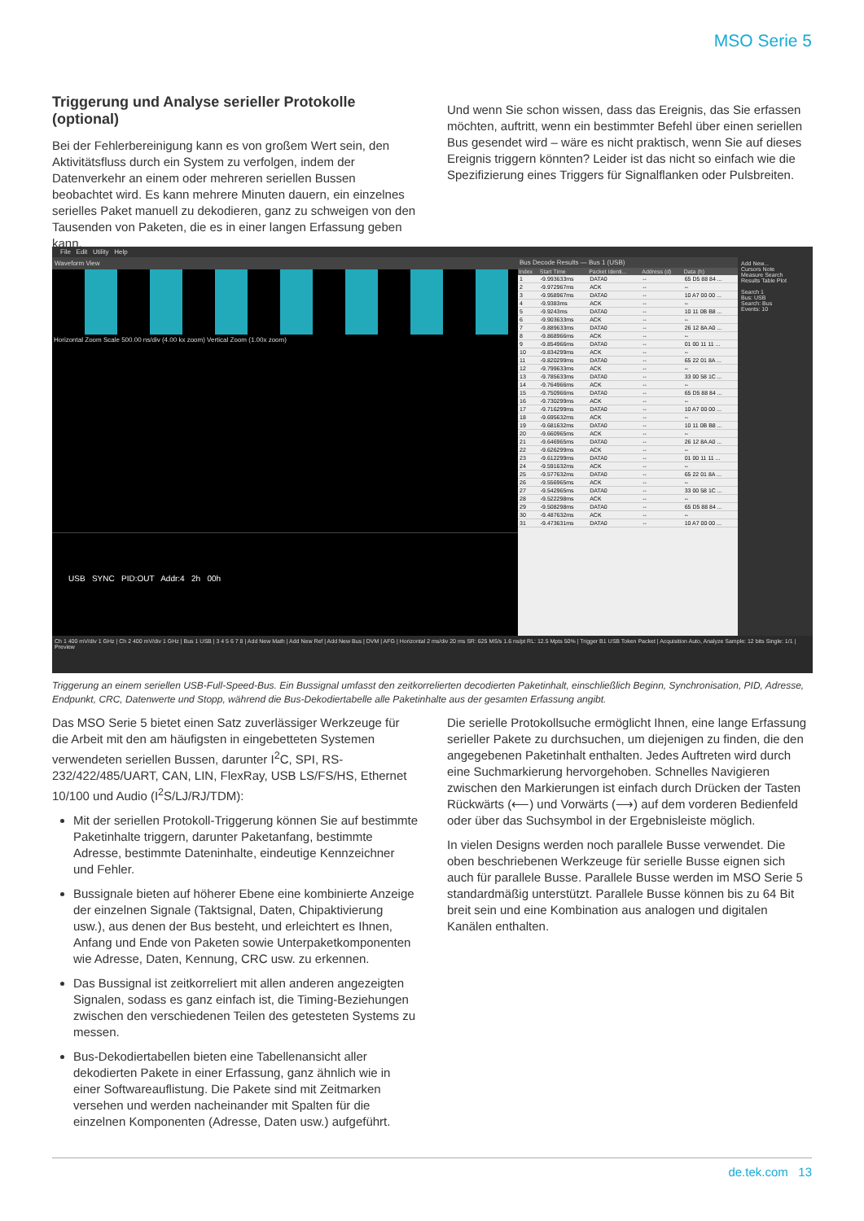MSO Serie 5
Triggerung und Analyse serieller Protokolle (optional)
Bei der Fehlerbereinigung kann es von großem Wert sein, den Aktivitätsfluss durch ein System zu verfolgen, indem der Datenverkehr an einem oder mehreren seriellen Bussen beobachtet wird. Es kann mehrere Minuten dauern, ein einzelnes serielles Paket manuell zu dekodieren, ganz zu schweigen von den Tausenden von Paketen, die es in einer langen Erfassung geben kann.
Und wenn Sie schon wissen, dass das Ereignis, das Sie erfassen möchten, auftritt, wenn ein bestimmter Befehl über einen seriellen Bus gesendet wird – wäre es nicht praktisch, wenn Sie auf dieses Ereignis triggern könnten? Leider ist das nicht so einfach wie die Spezifizierung eines Triggers für Signalflanken oder Pulsbreiten.
File Edit Utility Help
Waveform View
Horizontal Zoom Scale 500.00 ns/div (4.00 kx zoom) Vertical Zoom (1.00x zoom)
USB SYNC PID:OUT Addr:4 2h 00h
Bus Decode Results — Bus 1 (USB)
| Index | Start Time | Packet Identi... | Address (d) | Data (h) |
| --- | --- | --- | --- | --- |
| 1 | -9.993633ms | DATA0 | -- | 65 D5 88 84 ... |
| 2 | -9.972967ms | ACK | -- | -- |
| 3 | -9.958967ms | DATA0 | -- | 10 A7 00 00 ... |
| 4 | -9.9383ms | ACK | -- | -- |
| 5 | -9.9243ms | DATA0 | -- | 10 11 0B B8 ... |
| 6 | -9.903633ms | ACK | -- | -- |
| 7 | -9.889633ms | DATA0 | -- | 26 12 8A A0 ... |
| 8 | -9.868966ms | ACK | -- | -- |
| 9 | -9.854966ms | DATA0 | -- | 01 00 11 11 ... |
| 10 | -9.834299ms | ACK | -- | -- |
| 11 | -9.820299ms | DATA0 | -- | 65 22 01 8A ... |
| 12 | -9.799633ms | ACK | -- | -- |
| 13 | -9.785633ms | DATA0 | -- | 33 00 58 1C ... |
| 14 | -9.764966ms | ACK | -- | -- |
| 15 | -9.750966ms | DATA0 | -- | 65 D5 88 84 ... |
| 16 | -9.730299ms | ACK | -- | -- |
| 17 | -9.716299ms | DATA0 | -- | 10 A7 00 00 ... |
| 18 | -9.695632ms | ACK | -- | -- |
| 19 | -9.681632ms | DATA0 | -- | 10 11 0B B8 ... |
| 20 | -9.660965ms | ACK | -- | -- |
| 21 | -9.646965ms | DATA0 | -- | 26 12 8A A0 ... |
| 22 | -9.626299ms | ACK | -- | -- |
| 23 | -9.612299ms | DATA0 | -- | 01 00 11 11 ... |
| 24 | -9.591632ms | ACK | -- | -- |
| 25 | -9.577632ms | DATA0 | -- | 65 22 01 8A ... |
| 26 | -9.556965ms | ACK | -- | -- |
| 27 | -9.542965ms | DATA0 | -- | 33 00 58 1C ... |
| 28 | -9.522298ms | ACK | -- | -- |
| 29 | -9.508298ms | DATA0 | -- | 65 D5 88 84 ... |
| 30 | -9.487632ms | ACK | -- | -- |
| 31 | -9.473631ms | DATA0 | -- | 10 A7 00 00 ... |
Add New...
Cursors Note
Measure Search
Results Table Plot
Search 1
Bus: USB
Search: Bus
Events: 10
Ch 1 400 mV/div 1 GHz | Ch 2 400 mV/div 1 GHz | Bus 1 USB | 3 4 5 6 7 8 | Add New Math | Add New Ref | Add New Bus | DVM | AFG | Horizontal 2 ms/div 20 ms SR: 625 MS/s 1.6 ns/pt RL: 12.5 Mpts 50% | Trigger B1 USB Token Packet | Acquisition Auto, Analyze Sample: 12 bits Single: 1/1 | Preview
Triggerung an einem seriellen USB-Full-Speed-Bus. Ein Bussignal umfasst den zeitkorrelierten decodierten Paketinhalt, einschließlich Beginn, Synchronisation, PID, Adresse, Endpunkt, CRC, Datenwerte und Stopp, während die Bus-Dekodiertabelle alle Paketinhalte aus der gesamten Erfassung angibt.
Das MSO Serie 5 bietet einen Satz zuverlässiger Werkzeuge für die Arbeit mit den am häufigsten in eingebetteten Systemen verwendeten seriellen Bussen, darunter I<sup>2</sup>C, SPI, RS-232/422/485/UART, CAN, LIN, FlexRay, USB LS/FS/HS, Ethernet 10/100 und Audio (I<sup>2</sup>S/LJ/RJ/TDM):
Mit der seriellen Protokoll-Triggerung können Sie auf bestimmte Paketinhalte triggern, darunter Paketanfang, bestimmte Adresse, bestimmte Dateninhalte, eindeutige Kennzeichner und Fehler.
Bussignale bieten auf höherer Ebene eine kombinierte Anzeige der einzelnen Signale (Taktsignal, Daten, Chipaktivierung usw.), aus denen der Bus besteht, und erleichtert es Ihnen, Anfang und Ende von Paketen sowie Unterpaketkomponenten wie Adresse, Daten, Kennung, CRC usw. zu erkennen.
Das Bussignal ist zeitkorreliert mit allen anderen angezeigten Signalen, sodass es ganz einfach ist, die Timing-Beziehungen zwischen den verschiedenen Teilen des getesteten Systems zu messen.
Bus-Dekodiertabellen bieten eine Tabellenansicht aller dekodierten Pakete in einer Erfassung, ganz ähnlich wie in einer Softwareauflistung. Die Pakete sind mit Zeitmarken versehen und werden nacheinander mit Spalten für die einzelnen Komponenten (Adresse, Daten usw.) aufgeführt.
Die serielle Protokollsuche ermöglicht Ihnen, eine lange Erfassung serieller Pakete zu durchsuchen, um diejenigen zu finden, die den angegebenen Paketinhalt enthalten. Jedes Auftreten wird durch eine Suchmarkierung hervorgehoben. Schnelles Navigieren zwischen den Markierungen ist einfach durch Drücken der Tasten Rückwärts (⟵) und Vorwärts (⟶) auf dem vorderen Bedienfeld oder über das Suchsymbol in der Ergebnisleiste möglich.
In vielen Designs werden noch parallele Busse verwendet. Die oben beschriebenen Werkzeuge für serielle Busse eignen sich auch für parallele Busse. Parallele Busse werden im MSO Serie 5 standardmäßig unterstützt. Parallele Busse können bis zu 64 Bit breit sein und eine Kombination aus analogen und digitalen Kanälen enthalten.
de.tek.com 13